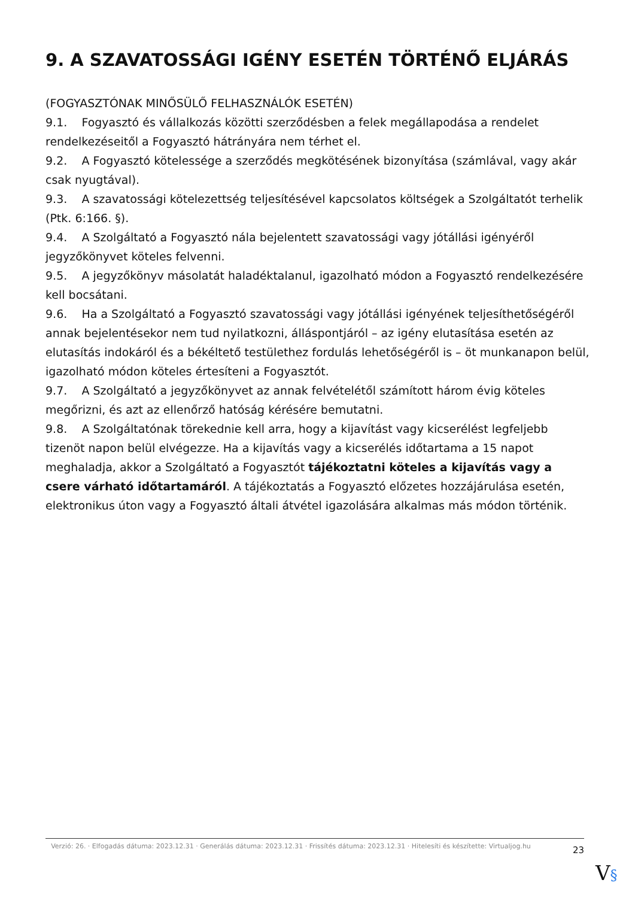9. A SZAVATOSSÁGI IGÉNY ESETÉN TÖRTÉNŐ ELJÁRÁS
(FOGYASZTÓNAK MINŐSÜLŐ FELHASZNÁLÓK ESETÉN)
9.1. Fogyasztó és vállalkozás közötti szerződésben a felek megállapodása a rendelet rendelkezéseitől a Fogyasztó hátrányára nem térhet el.
9.2. A Fogyasztó kötelessége a szerződés megkötésének bizonyítása (számlával, vagy akár csak nyugtával).
9.3. A szavatossági kötelezettség teljesítésével kapcsolatos költségek a Szolgáltatót terhelik (Ptk. 6:166. §).
9.4. A Szolgáltató a Fogyasztó nála bejelentett szavatossági vagy jótállási igényéről jegyzőkönyvet köteles felvenni.
9.5. A jegyzőkönyv másolatát haladéktalanul, igazolható módon a Fogyasztó rendelkezésére kell bocsátani.
9.6. Ha a Szolgáltató a Fogyasztó szavatossági vagy jótállási igényének teljesíthetőségéről annak bejelentésekor nem tud nyilatkozni, álláspontjáról – az igény elutasítása esetén az elutasítás indokáról és a békéltető testülethez fordulás lehetőségéről is – öt munkanapon belül, igazolható módon köteles értesíteni a Fogyasztót.
9.7. A Szolgáltató a jegyzőkönyvet az annak felvételétől számított három évig köteles megőrizni, és azt az ellenőrző hatóság kérésére bemutatni.
9.8. A Szolgáltatónak törekednie kell arra, hogy a kijavítást vagy kicserélést legfeljebb tizenöt napon belül elvégezze. Ha a kijavítás vagy a kicserélés időtartama a 15 napot meghaladja, akkor a Szolgáltató a Fogyasztót tájékoztatni köteles a kijavítás vagy a csere várható időtartamáról. A tájékoztatás a Fogyasztó előzetes hozzájárulása esetén, elektronikus úton vagy a Fogyasztó általi átvétel igazolására alkalmas más módon történik.
Verzió: 26. · Elfogadás dátuma: 2023.12.31 · Generálás dátuma: 2023.12.31 · Frissítés dátuma: 2023.12.31 · Hitelesíti és készítette: Virtualjog.hu
23
V§